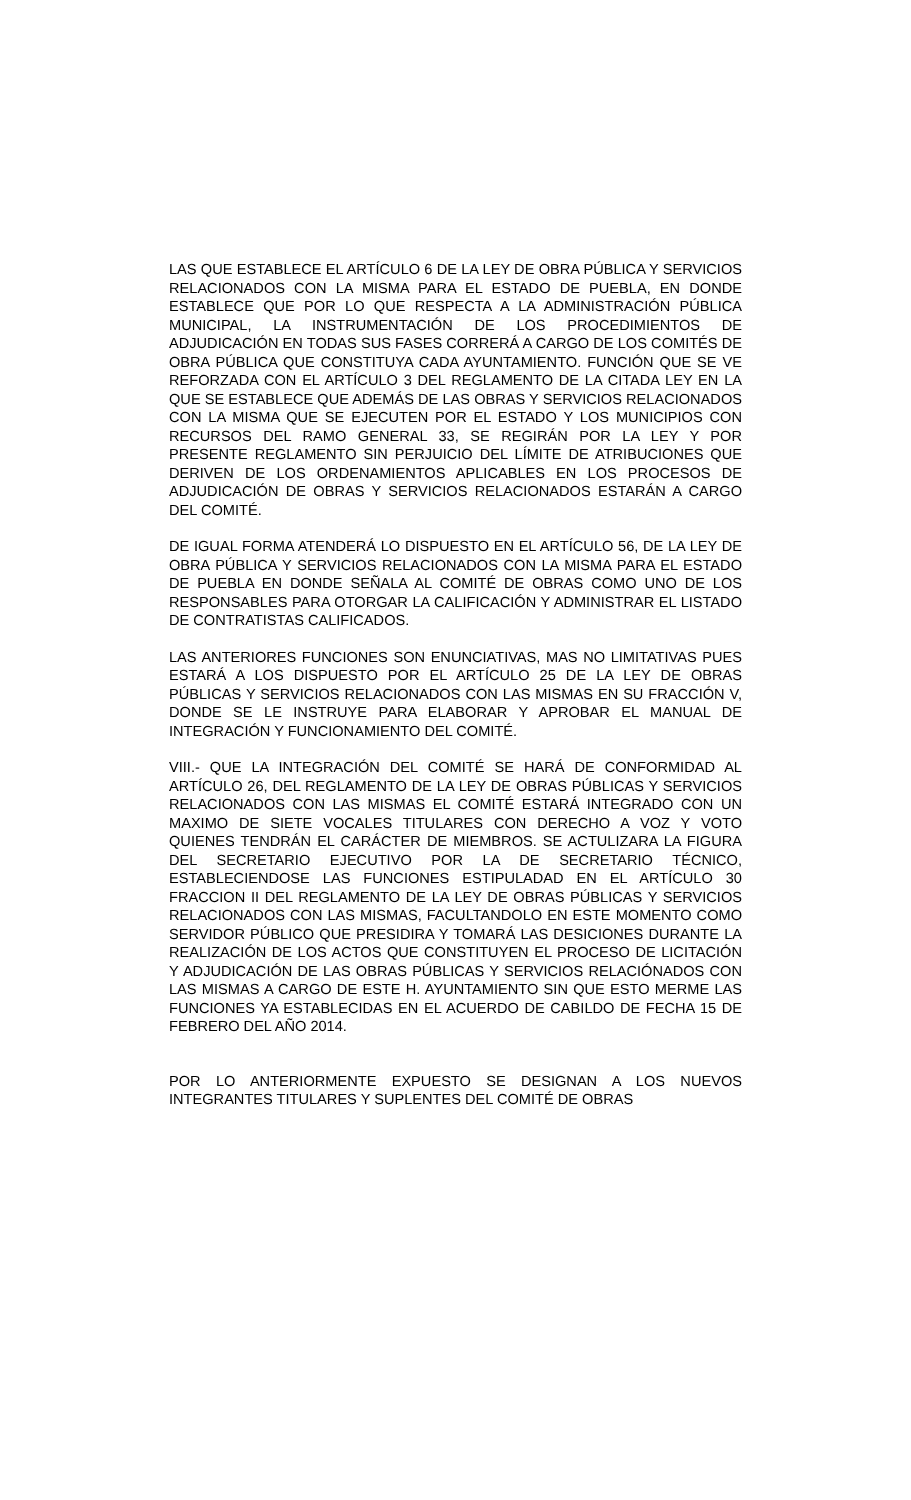LAS QUE ESTABLECE EL ARTÍCULO 6 DE LA LEY DE OBRA PÚBLICA Y SERVICIOS RELACIONADOS CON LA MISMA PARA EL ESTADO DE PUEBLA, EN DONDE ESTABLECE QUE POR LO QUE RESPECTA A LA ADMINISTRACIÓN PÚBLICA MUNICIPAL, LA INSTRUMENTACIÓN DE LOS PROCEDIMIENTOS DE ADJUDICACIÓN EN TODAS SUS FASES CORRERÁ A CARGO DE LOS COMITÉS DE OBRA PÚBLICA QUE CONSTITUYA CADA AYUNTAMIENTO. FUNCIÓN QUE SE VE REFORZADA CON EL ARTÍCULO 3 DEL REGLAMENTO DE LA CITADA LEY EN LA QUE SE ESTABLECE QUE ADEMÁS DE LAS OBRAS Y SERVICIOS RELACIONADOS CON LA MISMA QUE SE EJECUTEN POR EL ESTADO Y LOS MUNICIPIOS CON RECURSOS DEL RAMO GENERAL 33, SE REGIRÁN POR LA LEY Y POR PRESENTE REGLAMENTO SIN PERJUICIO DEL LÍMITE DE ATRIBUCIONES QUE DERIVEN DE LOS ORDENAMIENTOS APLICABLES EN LOS PROCESOS DE ADJUDICACIÓN DE OBRAS Y SERVICIOS RELACIONADOS ESTARÁN A CARGO DEL COMITÉ.
DE IGUAL FORMA ATENDERÁ LO DISPUESTO EN EL ARTÍCULO 56, DE LA LEY DE OBRA PÚBLICA Y SERVICIOS RELACIONADOS CON LA MISMA PARA EL ESTADO DE PUEBLA EN DONDE SEÑALA AL COMITÉ DE OBRAS COMO UNO DE LOS RESPONSABLES PARA OTORGAR LA CALIFICACIÓN Y ADMINISTRAR EL LISTADO DE CONTRATISTAS CALIFICADOS.
LAS ANTERIORES FUNCIONES SON ENUNCIATIVAS, MAS NO LIMITATIVAS PUES ESTARÁ A LOS DISPUESTO POR EL ARTÍCULO 25 DE LA LEY DE OBRAS PÚBLICAS Y SERVICIOS RELACIONADOS CON LAS MISMAS EN SU FRACCIÓN V, DONDE SE LE INSTRUYE PARA ELABORAR Y APROBAR EL MANUAL DE INTEGRACIÓN Y FUNCIONAMIENTO DEL COMITÉ.
VIII.- QUE LA INTEGRACIÓN DEL COMITÉ SE HARÁ DE CONFORMIDAD AL ARTÍCULO 26, DEL REGLAMENTO DE LA LEY DE OBRAS PÚBLICAS Y SERVICIOS RELACIONADOS CON LAS MISMAS EL COMITÉ ESTARÁ INTEGRADO CON UN MAXIMO DE SIETE VOCALES TITULARES CON DERECHO A VOZ Y VOTO QUIENES TENDRÁN EL CARÁCTER DE MIEMBROS. SE ACTULIZARA LA FIGURA DEL SECRETARIO EJECUTIVO POR LA DE SECRETARIO TÉCNICO, ESTABLECIENDOSE LAS FUNCIONES ESTIPULADAD EN EL ARTÍCULO 30 FRACCION II DEL REGLAMENTO DE LA LEY DE OBRAS PÚBLICAS Y SERVICIOS RELACIONADOS CON LAS MISMAS, FACULTANDOLO EN ESTE MOMENTO COMO SERVIDOR PÚBLICO QUE PRESIDIRA Y TOMARÁ LAS DESICIONES DURANTE LA REALIZACIÓN DE LOS ACTOS QUE CONSTITUYEN EL PROCESO DE LICITACIÓN Y ADJUDICACIÓN DE LAS OBRAS PÚBLICAS Y SERVICIOS RELACIÓNADOS CON LAS MISMAS A CARGO DE ESTE H. AYUNTAMIENTO SIN QUE ESTO MERME LAS FUNCIONES YA ESTABLECIDAS EN EL ACUERDO DE CABILDO DE FECHA 15 DE FEBRERO DEL AÑO 2014.
POR LO ANTERIORMENTE EXPUESTO SE DESIGNAN A LOS NUEVOS INTEGRANTES TITULARES Y SUPLENTES DEL COMITÉ DE OBRAS